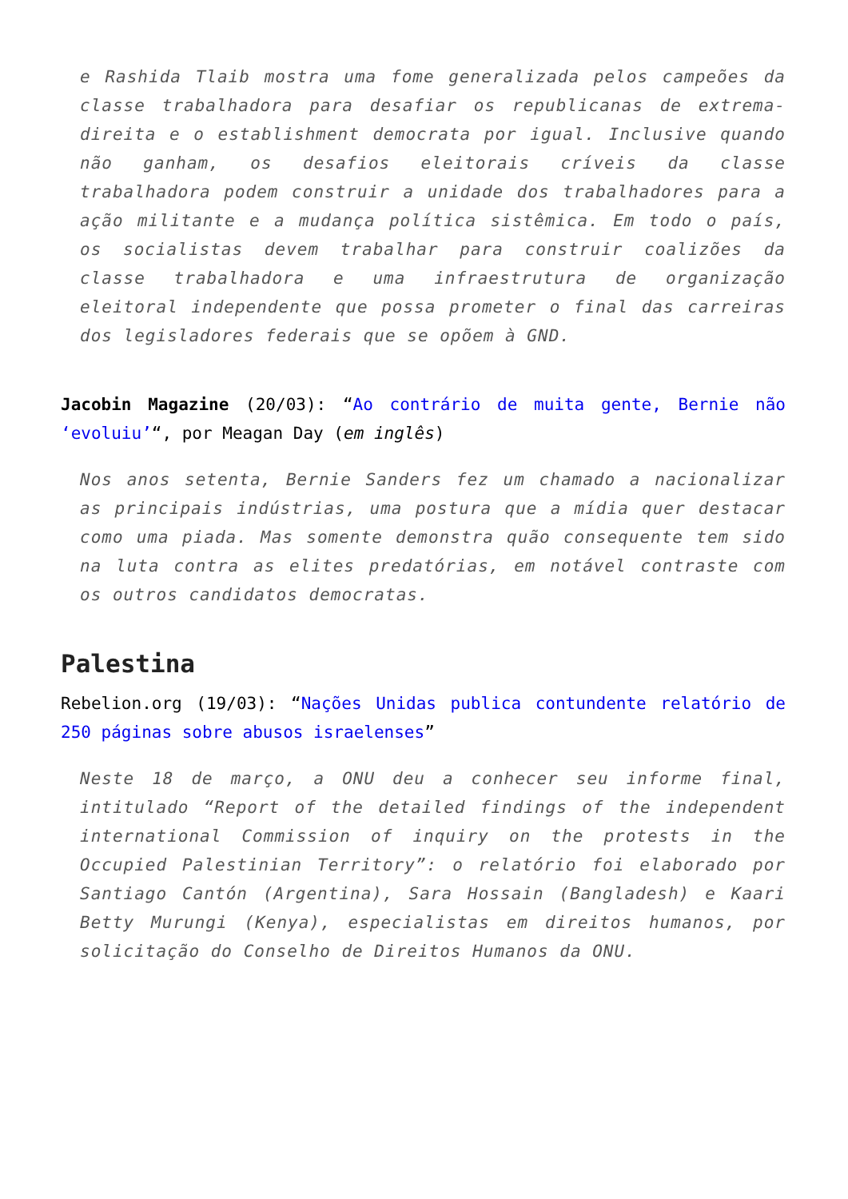e Rashida Tlaib mostra uma fome generalizada pelos campeões da classe trabalhadora para desafiar os republicanas de extrema-direita e o establishment democrata por igual. Inclusive quando não ganham, os desafios eleitorais críveis da classe trabalhadora podem construir a unidade dos trabalhadores para a ação militante e a mudança política sistêmica. Em todo o país, os socialistas devem trabalhar para construir coalizões da classe trabalhadora e uma infraestrutura de organização eleitoral independente que possa prometer o final das carreiras dos legisladores federais que se opõem à GND.
Jacobin Magazine (20/03): “Ao contrário de muita gente, Bernie não ‘evoluiu’“, por Meagan Day (em inglês)
Nos anos setenta, Bernie Sanders fez um chamado a nacionalizar as principais indústrias, uma postura que a mídia quer destacar como uma piada. Mas somente demonstra quão consequente tem sido na luta contra as elites predatórias, em notável contraste com os outros candidatos democratas.
Palestina
Rebelion.org (19/03): “Nações Unidas publica contundente relatório de 250 páginas sobre abusos israelenses”
Neste 18 de março, a ONU deu a conhecer seu informe final, intitulado “Report of the detailed findings of the independent international Commission of inquiry on the protests in the Occupied Palestinian Territory”: o relatório foi elaborado por Santiago Cantón (Argentina), Sara Hossain (Bangladesh) e Kaari Betty Murungi (Kenya), especialistas em direitos humanos, por solicitação do Conselho de Direitos Humanos da ONU.